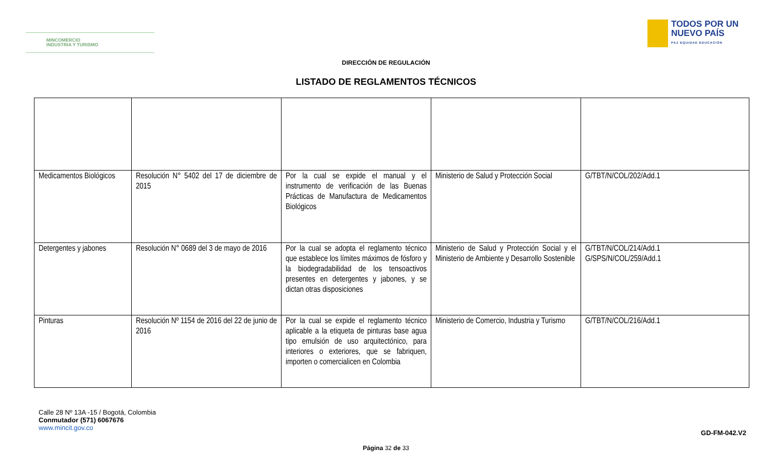MINCOMERCIO
INDUSTRIA Y TURISMO
TODOS POR UN
NUEVO PAÍS
PAZ EQUIDAD EDUCACIÓN
DIRECCIÓN DE REGULACIÓN
LISTADO DE REGLAMENTOS TÉCNICOS
| Medicamentos Biológicos | Resolución N° 5402 del 17 de diciembre de 2015 | Por la cual se expide el manual y el instrumento de verificación de las Buenas Prácticas de Manufactura de Medicamentos Biológicos | Ministerio de Salud y Protección Social | G/TBT/N/COL/202/Add.1 |
| Detergentes y jabones | Resolución N° 0689 del 3 de mayo de 2016 | Por la cual se adopta el reglamento técnico que establece los límites máximos de fósforo y la biodegradabilidad de los tensoactivos presentes en detergentes y jabones, y se dictan otras disposiciones | Ministerio de Salud y Protección Social y el Ministerio de Ambiente y Desarrollo Sostenible | G/TBT/N/COL/214/Add.1 G/SPS/N/COL/259/Add.1 |
| Pinturas | Resolución Nº 1154 de 2016 del 22 de junio de 2016 | Por la cual se expide el reglamento técnico aplicable a la etiqueta de pinturas base agua tipo emulsión de uso arquitectónico, para interiores o exteriores, que se fabriquen, importen o comercialicen en Colombia | Ministerio de Comercio, Industria y Turismo | G/TBT/N/COL/216/Add.1 |
Calle 28 Nº 13A -15 / Bogotá, Colombia
Conmutador (571) 6067676
www.mincit.gov.co
GD-FM-042.V2
Página 32 de 33